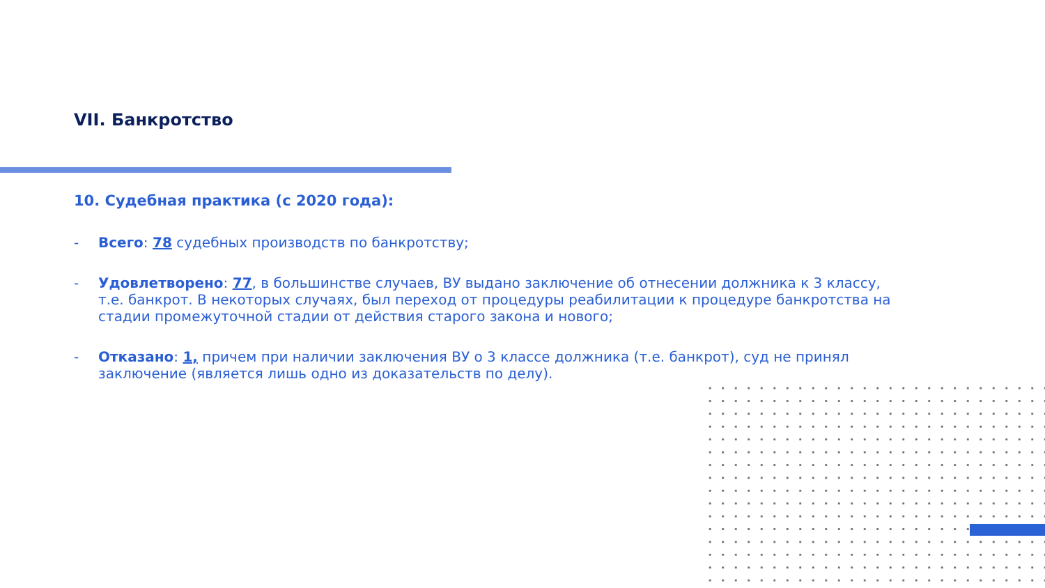VII. Банкротство
10. Судебная практика (с 2020 года):
- Всего: 78 судебных производств по банкротству;
- Удовлетворено: 77, в большинстве случаев, ВУ выдано заключение об отнесении должника к 3 классу, т.е. банкрот. В некоторых случаях, был переход от процедуры реабилитации к процедуре банкротства на стадии промежуточной стадии от действия старого закона и нового;
- Отказано: 1, причем при наличии заключения ВУ о 3 классе должника (т.е. банкрот), суд не принял заключение (является лишь одно из доказательств по делу).